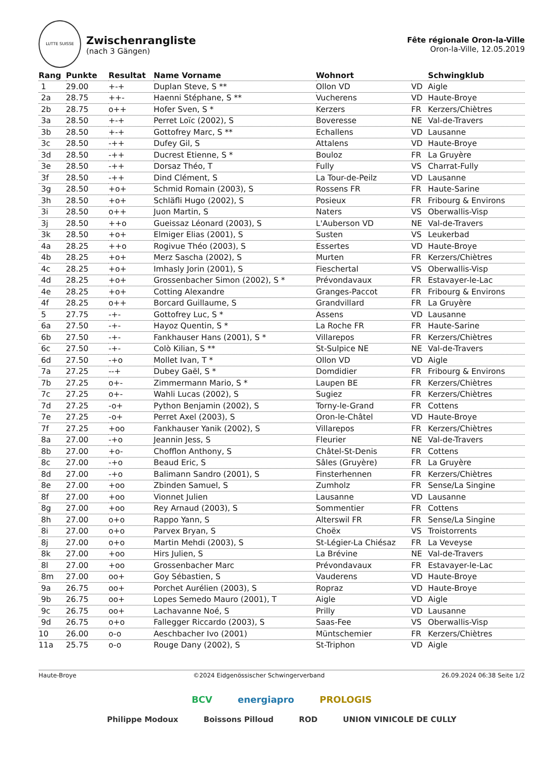LUTTE SUISSE
Zwischenrangliste
(nach 3 Gängen)
Fête régionale Oron-la-Ville
Oron-la-Ville, 12.05.2019
| Rang | Punkte | Resultat | Name Vorname | Wohnort | | Schwingklub |
| --- | --- | --- | --- | --- | --- | --- |
| 1 | 29.00 | +-+ | Duplan Steve, S ** | Ollon VD | VD | Aigle |
| 2a | 28.75 | ++- | Haenni Stéphane, S ** | Vucherens | VD | Haute-Broye |
| 2b | 28.75 | o++ | Hofer Sven, S * | Kerzers | FR | Kerzers/Chiètres |
| 3a | 28.50 | +-+ | Perret Loïc (2002), S | Boveresse | NE | Val-de-Travers |
| 3b | 28.50 | +-+ | Gottofrey Marc, S ** | Echallens | VD | Lausanne |
| 3c | 28.50 | -++ | Dufey Gil, S | Attalens | VD | Haute-Broye |
| 3d | 28.50 | -++ | Ducrest Etienne, S * | Bouloz | FR | La Gruyère |
| 3e | 28.50 | -++ | Dorsaz Théo, T | Fully | VS | Charrat-Fully |
| 3f | 28.50 | -++ | Dind Clément, S | La Tour-de-Peilz | VD | Lausanne |
| 3g | 28.50 | +o+ | Schmid Romain (2003), S | Rossens FR | FR | Haute-Sarine |
| 3h | 28.50 | +o+ | Schläfli Hugo (2002), S | Posieux | FR | Fribourg & Environs |
| 3i | 28.50 | o++ | Juon Martin, S | Naters | VS | Oberwallis-Visp |
| 3j | 28.50 | ++o | Gueissaz Léonard (2003), S | L'Auberson VD | NE | Val-de-Travers |
| 3k | 28.50 | +o+ | Elmiger Elias (2001), S | Susten | VS | Leukerbad |
| 4a | 28.25 | ++o | Rogivue Théo (2003), S | Essertes | VD | Haute-Broye |
| 4b | 28.25 | +o+ | Merz Sascha (2002), S | Murten | FR | Kerzers/Chiètres |
| 4c | 28.25 | +o+ | Imhasly Jorin (2001), S | Fieschertal | VS | Oberwallis-Visp |
| 4d | 28.25 | +o+ | Grossenbacher Simon (2002), S * | Prévondavaux | FR | Estavayer-le-Lac |
| 4e | 28.25 | +o+ | Cotting Alexandre | Granges-Paccot | FR | Fribourg & Environs |
| 4f | 28.25 | o++ | Borcard Guillaume, S | Grandvillard | FR | La Gruyère |
| 5 | 27.75 | -+- | Gottofrey Luc, S * | Assens | VD | Lausanne |
| 6a | 27.50 | -+- | Hayoz Quentin, S * | La Roche FR | FR | Haute-Sarine |
| 6b | 27.50 | -+- | Fankhauser Hans (2001), S * | Villarepos | FR | Kerzers/Chiètres |
| 6c | 27.50 | -+- | Colò Kilian, S ** | St-Sulpice NE | NE | Val-de-Travers |
| 6d | 27.50 | -+o | Mollet Ivan, T * | Ollon VD | VD | Aigle |
| 7a | 27.25 | --+ | Dubey Gaël, S * | Domdidier | FR | Fribourg & Environs |
| 7b | 27.25 | o+- | Zimmermann Mario, S * | Laupen BE | FR | Kerzers/Chiètres |
| 7c | 27.25 | o+- | Wahli Lucas (2002), S | Sugiez | FR | Kerzers/Chiètres |
| 7d | 27.25 | -o+ | Python Benjamin (2002), S | Torny-le-Grand | FR | Cottens |
| 7e | 27.25 | -o+ | Perret Axel (2003), S | Oron-le-Châtel | VD | Haute-Broye |
| 7f | 27.25 | +oo | Fankhauser Yanik (2002), S | Villarepos | FR | Kerzers/Chiètres |
| 8a | 27.00 | -+o | Jeannin Jess, S | Fleurier | NE | Val-de-Travers |
| 8b | 27.00 | +o- | Chofflon Anthony, S | Châtel-St-Denis | FR | Cottens |
| 8c | 27.00 | -+o | Beaud Eric, S | Sâles (Gruyère) | FR | La Gruyère |
| 8d | 27.00 | -+o | Balimann Sandro (2001), S | Finsterhennen | FR | Kerzers/Chiètres |
| 8e | 27.00 | +oo | Zbinden Samuel, S | Zumholz | FR | Sense/La Singine |
| 8f | 27.00 | +oo | Vionnet Julien | Lausanne | VD | Lausanne |
| 8g | 27.00 | +oo | Rey Arnaud (2003), S | Sommentier | FR | Cottens |
| 8h | 27.00 | o+o | Rappo Yann, S | Alterswil FR | FR | Sense/La Singine |
| 8i | 27.00 | o+o | Parvex Bryan, S | Choëx | VS | Troistorrents |
| 8j | 27.00 | o+o | Martin Mehdi (2003), S | St-Légier-La Chiésaz | FR | La Veveyse |
| 8k | 27.00 | +oo | Hirs Julien, S | La Brévine | NE | Val-de-Travers |
| 8l | 27.00 | +oo | Grossenbacher Marc | Prévondavaux | FR | Estavayer-le-Lac |
| 8m | 27.00 | oo+ | Goy Sébastien, S | Vauderens | VD | Haute-Broye |
| 9a | 26.75 | oo+ | Porchet Aurélien (2003), S | Ropraz | VD | Haute-Broye |
| 9b | 26.75 | oo+ | Lopes Semedo Mauro (2001), T | Aigle | VD | Aigle |
| 9c | 26.75 | oo+ | Lachavanne Noé, S | Prilly | VD | Lausanne |
| 9d | 26.75 | o+o | Fallegger Riccardo (2003), S | Saas-Fee | VS | Oberwallis-Visp |
| 10 | 26.00 | o-o | Aeschbacher Ivo (2001) | Müntschemier | FR | Kerzers/Chiètres |
| 11a | 25.75 | o-o | Rouge Dany (2002), S | St-Triphon | VD | Aigle |
Haute-Broye ©2024 Eidgenössischer Schwingerverband 26.09.2024 06:38 Seite 1/2
BCV energiapro PROLOGIS
Philippe Modoux Boissons Pilloud ROD UNION VINICOLE DE CULLY